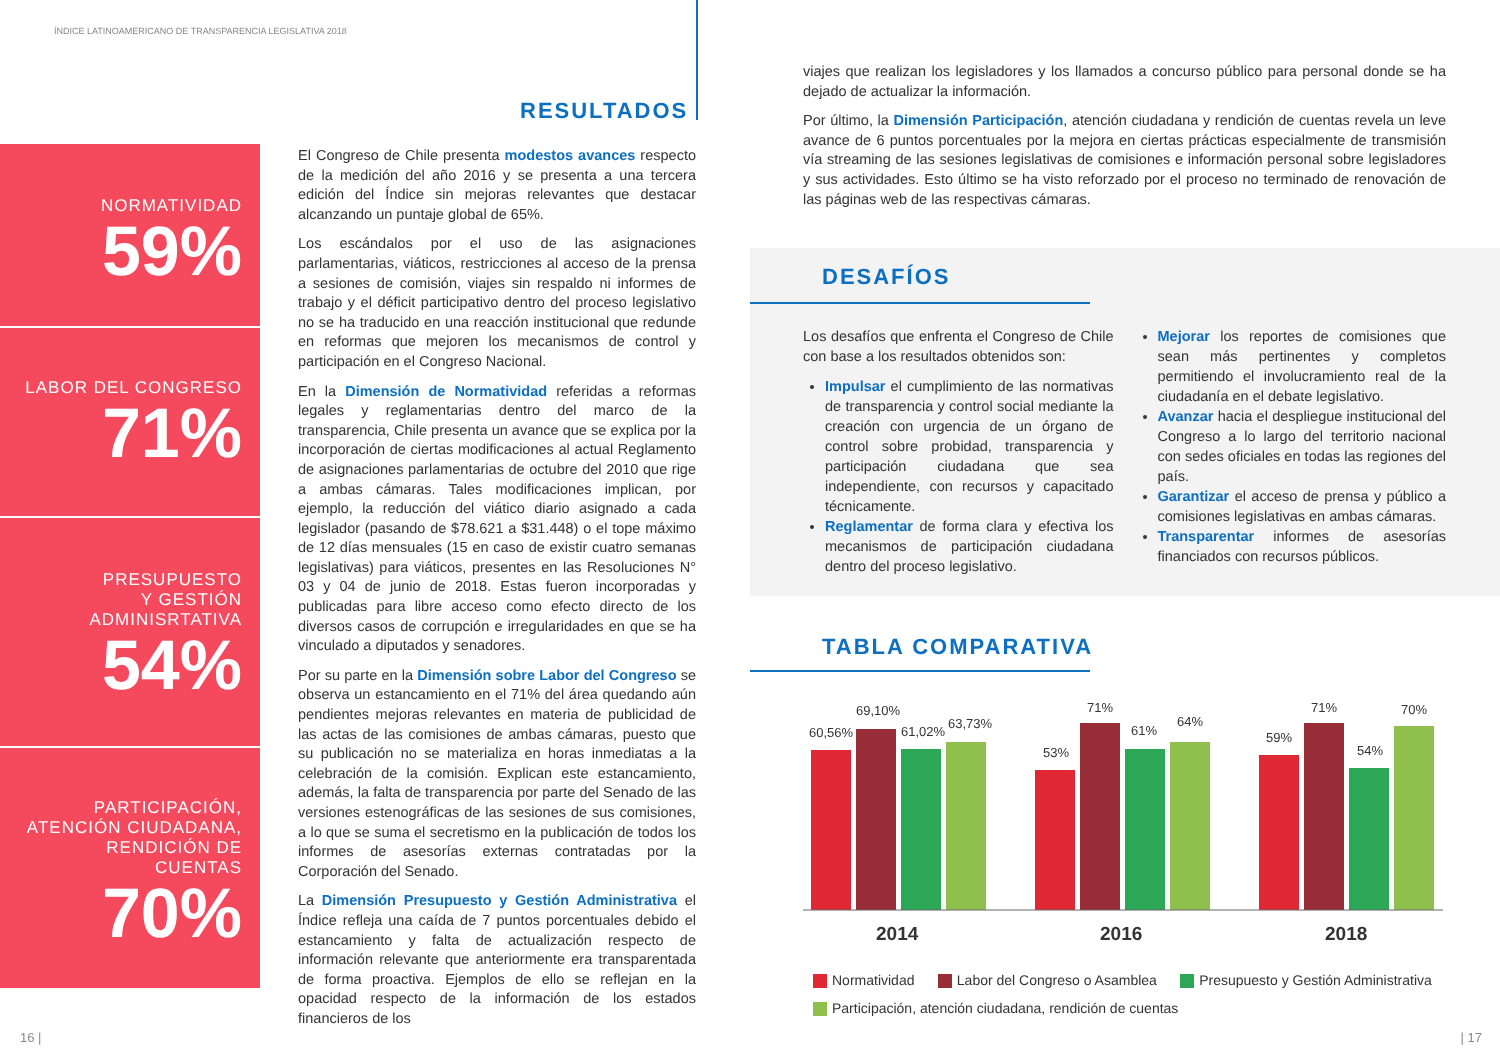ÍNDICE LATINOAMERICANO DE TRANSPARENCIA LEGISLATIVA 2018
RESULTADOS
NORMATIVIDAD
59%
LABOR DEL CONGRESO
71%
PRESUPUESTO
Y GESTIÓN
ADMINISRTATIVA
54%
PARTICIPACIÓN,
ATENCIÓN CIUDADANA,
RENDICIÓN DE CUENTAS
70%
El Congreso de Chile presenta modestos avances respecto de la medición del año 2016 y se presenta a una tercera edición del Índice sin mejoras relevantes que destacar alcanzando un puntaje global de 65%.
Los escándalos por el uso de las asignaciones parlamentarias, viáticos, restricciones al acceso de la prensa a sesiones de comisión, viajes sin respaldo ni informes de trabajo y el déficit participativo dentro del proceso legislativo no se ha traducido en una reacción institucional que redunde en reformas que mejoren los mecanismos de control y participación en el Congreso Nacional.
En la Dimensión de Normatividad referidas a reformas legales y reglamentarias dentro del marco de la transparencia, Chile presenta un avance que se explica por la incorporación de ciertas modificaciones al actual Reglamento de asignaciones parlamentarias de octubre del 2010 que rige a ambas cámaras. Tales modificaciones implican, por ejemplo, la reducción del viático diario asignado a cada legislador (pasando de $78.621 a $31.448) o el tope máximo de 12 días mensuales (15 en caso de existir cuatro semanas legislativas) para viáticos, presentes en las Resoluciones N° 03 y 04 de junio de 2018. Estas fueron incorporadas y publicadas para libre acceso como efecto directo de los diversos casos de corrupción e irregularidades en que se ha vinculado a diputados y senadores.
Por su parte en la Dimensión sobre Labor del Congreso se observa un estancamiento en el 71% del área quedando aún pendientes mejoras relevantes en materia de publicidad de las actas de las comisiones de ambas cámaras, puesto que su publicación no se materializa en horas inmediatas a la celebración de la comisión. Explican este estancamiento, además, la falta de transparencia por parte del Senado de las versiones estenográficas de las sesiones de sus comisiones, a lo que se suma el secretismo en la publicación de todos los informes de asesorías externas contratadas por la Corporación del Senado.
La Dimensión Presupuesto y Gestión Administrativa el Índice refleja una caída de 7 puntos porcentuales debido el estancamiento y falta de actualización respecto de información relevante que anteriormente era transparentada de forma proactiva. Ejemplos de ello se reflejan en la opacidad respecto de la información de los estados financieros de los
viajes que realizan los legisladores y los llamados a concurso público para personal donde se ha dejado de actualizar la información.
Por último, la Dimensión Participación, atención ciudadana y rendición de cuentas revela un leve avance de 6 puntos porcentuales por la mejora en ciertas prácticas especialmente de transmisión vía streaming de las sesiones legislativas de comisiones e información personal sobre legisladores y sus actividades. Esto último se ha visto reforzado por el proceso no terminado de renovación de las páginas web de las respectivas cámaras.
DESAFÍOS
Los desafíos que enfrenta el Congreso de Chile con base a los resultados obtenidos son:
Impulsar el cumplimiento de las normativas de transparencia y control social mediante la creación con urgencia de un órgano de control sobre probidad, transparencia y participación ciudadana que sea independiente, con recursos y capacitado técnicamente.
Reglamentar de forma clara y efectiva los mecanismos de participación ciudadana dentro del proceso legislativo.
Mejorar los reportes de comisiones que sean más pertinentes y completos permitiendo el involucramiento real de la ciudadanía en el debate legislativo.
Avanzar hacia el despliegue institucional del Congreso a lo largo del territorio nacional con sedes oficiales en todas las regiones del país.
Garantizar el acceso de prensa y público a comisiones legislativas en ambas cámaras.
Transparentar informes de asesorías financiados con recursos públicos.
TABLA COMPARATIVA
60,56%
69,10%
61,02%
63,73%
2014
53%
71%
61%
64%
2016
59%
71%
54%
70%
2018
Normatividad Labor del Congreso o Asamblea Presupuesto y Gestión Administrativa
Participación, atención ciudadana, rendición de cuentas
16 | | 17